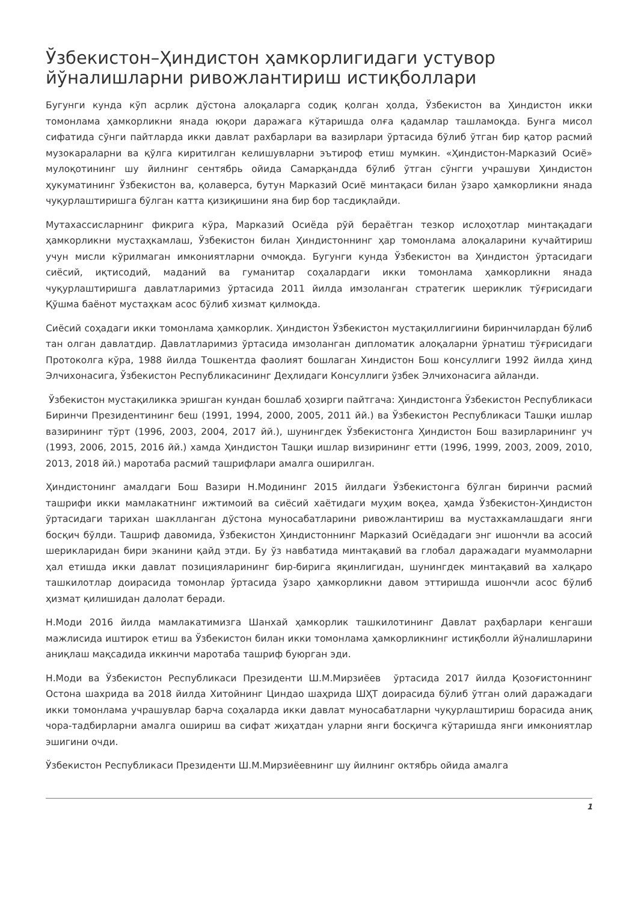Ўзбекистон–Ҳиндистон ҳамкорлигидаги устувор йўналишларни ривожлантириш истиқболлари
Бугунги кунда кўп асрлик дўстона алоқаларга содиқ қолган ҳолда, Ўзбекистон ва Ҳиндистон икки томонлама ҳамкорликни янада юқори даражага кўтаришда олға қадамлар ташламоқда. Бунга мисол сифатида сўнги пайтларда икки давлат рахбарлари ва вазирлари ўртасида бўлиб ўтган бир қатор расмий музокараларни ва қўлга киритилган келишувларни эътироф етиш мумкин. «Ҳиндистон-Марказий Осиё» мулоқотининг шу йилнинг сентябрь ойида Самарқандда бўлиб ўтган сўнгги учрашуви Ҳиндистон ҳукуматининг Ўзбекистон ва, қолаверса, бутун Марказий Осиё минтақаси билан ўзаро ҳамкорликни янада чуқурлаштиришга бўлган катта қизиқишини яна бир бор тасдиқлайди.
Мутахассисларнинг фикрига кўра, Марказий Осиёда рўй бераётган тезкор ислоҳотлар минтақадаги ҳамкорликни мустаҳкамлаш, Ўзбекистон билан Ҳиндистоннинг ҳар томонлама алоқаларини кучайтириш учун мисли кўрилмаган имкониятларни очмоқда. Бугунги кунда Ўзбекистон ва Ҳиндистон ўртасидаги сиёсий, иқтисодий, маданий ва гуманитар соҳалардаги икки томонлама ҳамкорликни янада чуқурлаштиришга давлатларимиз ўртасида 2011 йилда имзоланган стратегик шериклик тўғрисидаги Қўшма баёнот мустаҳкам асос бўлиб хизмат қилмоқда.
Сиёсий соҳадаги икки томонлама ҳамкорлик. Ҳиндистон Ўзбекистон мустақиллигиини биринчилардан бўлиб тан олган давлатдир. Давлатларимиз ўртасида имзоланган дипломатик алоқаларни ўрнатиш тўғрисидаги Протоколга кўра, 1988 йилда Тошкентда фаолият бошлаган Хиндистон Бош консуллиги 1992 йилда ҳинд Элчихонасига, Ўзбекистон Республикасининг Деҳлидаги Консуллиги ўзбек Элчихонасига айланди.
Ўзбекистон мустақиликка эришган кундан бошлаб ҳозирги пайтгача: Ҳиндистонга Ўзбекистон Республикаси Биринчи Президентининг беш (1991, 1994, 2000, 2005, 2011 йй.) ва Ўзбекистон Республикаси Ташқи ишлар вазирининг тўрт (1996, 2003, 2004, 2017 йй.), шунингдек Ўзбекистонга Ҳиндистон Бош вазирларининг уч (1993, 2006, 2015, 2016 йй.) хамда Ҳиндистон Ташқи ишлар визирининг етти (1996, 1999, 2003, 2009, 2010, 2013, 2018 йй.) маротаба расмий ташрифлари амалга оширилган.
Ҳиндистонинг амалдаги Бош Вазири Н.Модининг 2015 йилдаги Ўзбекистонга бўлган биринчи расмий ташрифи икки мамлакатнинг ижтимоий ва сиёсий хаётидаги муҳим воқеа, ҳамда Ўзбекистон-Ҳиндистон ўртасидаги тарихан шаклланган дўстона муносабатларини ривожлантириш ва мустахкамлашдаги янги босқич бўлди. Ташриф давомида, Ўзбекистон Ҳиндистоннинг Марказий Осиёдадаги энг ишончли ва асосий шерикларидан бири эканини қайд этди. Бу ўз навбатида минтақавий ва глобал даражадаги муаммоларни ҳал етишда икки давлат позицияларининг бир-бирига яқинлигидан, шунингдек минтақавий ва халқаро ташкилотлар доирасида томонлар ўртасида ўзаро ҳамкорликни давом эттиришда ишончли асос бўлиб ҳизмат қилишидан далолат беради.
Н.Моди 2016 йилда мамлакатимизга Шанхай ҳамкорлик ташкилотининг Давлат раҳбарлари кенгаши мажлисида иштирок етиш ва Ўзбекистон билан икки томонлама ҳамкорликнинг истиқболли йўналишларини аниқлаш мақсадида иккинчи маротаба ташриф буюрган эди.
Н.Моди ва Ўзбекистон Республикаси Президенти Ш.М.Мирзиёев ўртасида 2017 йилда Қозоғистоннинг Остона шахрида ва 2018 йилда Хитойнинг Циндао шаҳрида ШҲТ доирасида бўлиб ўтган олий даражадаги икки томонлама учрашувлар барча соҳаларда икки давлат муносабатларни чуқурлаштириш борасида аниқ чора-тадбирларни амалга ошириш ва сифат жиҳатдан уларни янги босқичга кўтаришда янги имкониятлар эшигини очди.
Ўзбекистон Республикаси Президенти Ш.М.Мирзиёевнинг шу йилнинг октябрь ойида амалга
1